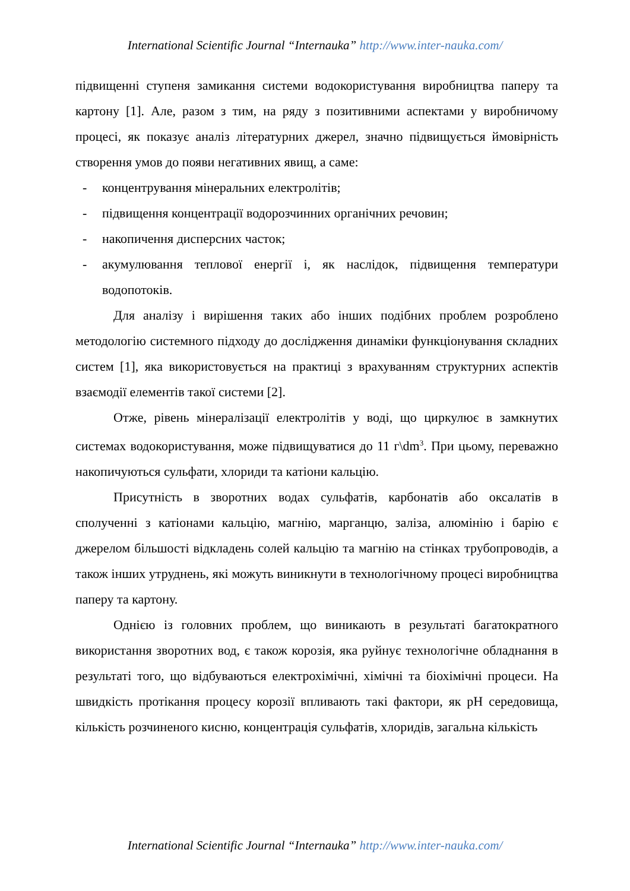International Scientific Journal “Internauka” http://www.inter-nauka.com/
підвищенні ступеня замикання системи водокористування виробництва паперу та картону [1]. Але, разом з тим, на ряду з позитивними аспектами у виробничому процесі, як показує аналіз літературних джерел, значно підвищується ймовірність створення умов до появи негативних явищ, а саме:
- концентрування мінеральних електролітів;
- підвищення концентрації водорозчинних органічних речовин;
- накопичення дисперсних часток;
- акумулювання теплової енергії і, як наслідок, підвищення температури водопотоків.
Для аналізу і вирішення таких або інших подібних проблем розроблено методологію системного підходу до дослідження динаміки функціонування складних систем [1], яка використовується на практиці з врахуванням структурних аспектів взаємодії елементів такої системи [2].
Отже, рівень мінералізації електролітів у воді, що циркулює в замкнутих системах водокористування, може підвищуватися до 11 г\dm<sup>3</sup>. При цьому, переважно накопичуються сульфати, хлориди та катіони кальцію.
Присутність в зворотних водах сульфатів, карбонатів або оксалатів в сполученні з катіонами кальцію, магнію, марганцю, заліза, алюмінію і барію є джерелом більшості відкладень солей кальцію та магнію на стінках трубопроводів, а також інших утруднень, які можуть виникнути в технологічному процесі виробництва паперу та картону.
Однією із головних проблем, що виникають в результаті багатократного використання зворотних вод, є також корозія, яка руйнує технологічне обладнання в результаті того, що відбуваються електрохімічні, хімічні та біохімічні процеси. На швидкість протікання процесу корозії впливають такі фактори, як pH середовища, кількість розчиненого кисню, концентрація сульфатів, хлоридів, загальна кількість
International Scientific Journal “Internauka” http://www.inter-nauka.com/